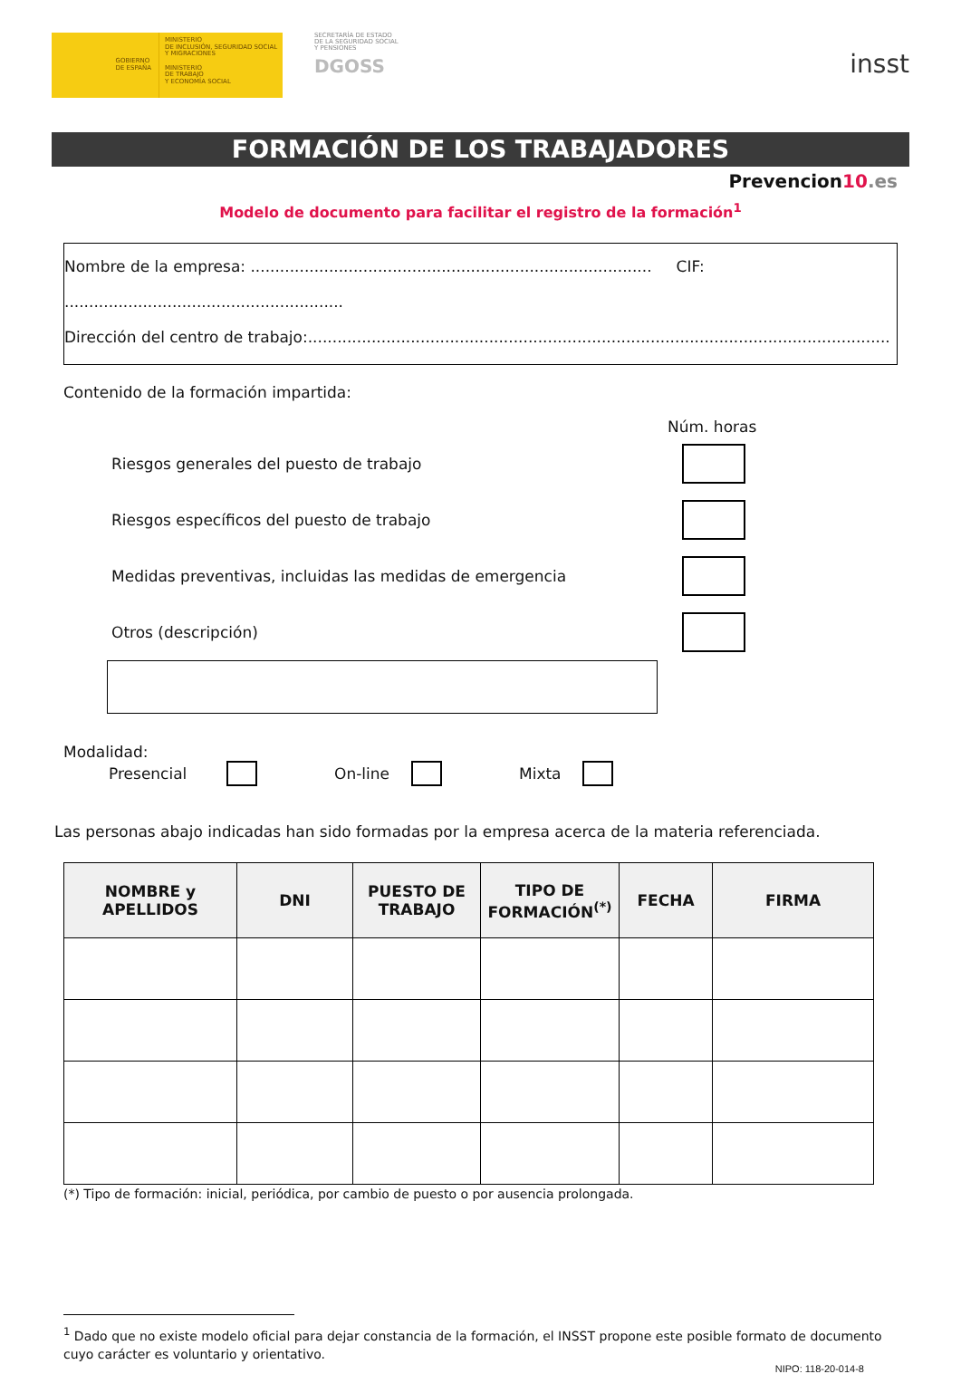GOBIERNO
DE ESPAÑA
MINISTERIO
DE INCLUSIÓN, SEGURIDAD SOCIAL
Y MIGRACIONES
MINISTERIO
DE TRABAJO
Y ECONOMÍA SOCIAL
SECRETARÍA DE ESTADO
DE LA SEGURIDAD SOCIAL
Y PENSIONES
DGOSS
insst
FORMACIÓN DE LOS TRABAJADORES
Prevencion10.es
Modelo de documento para facilitar el registro de la formación<sup>1</sup>
Nombre de la empresa: .................................................................................. CIF: .........................................................
Dirección del centro de trabajo:.......................................................................................................................
Contenido de la formación impartida:
Núm. horas
Riesgos generales del puesto de trabajo
Riesgos específicos del puesto de trabajo
Medidas preventivas, incluidas las medidas de emergencia
Otros (descripción)
Modalidad:
Presencial On-line Mixta
Las personas abajo indicadas han sido formadas por la empresa acerca de la materia referenciada.
| NOMBRE y APELLIDOS | DNI | PUESTO DE TRABAJO | TIPO DE FORMACIÓN<sup>(*)</sup> | FECHA | FIRMA |
| --- | --- | --- | --- | --- | --- |
(*) Tipo de formación: inicial, periódica, por cambio de puesto o por ausencia prolongada.
<sup>1</sup> Dado que no existe modelo oficial para dejar constancia de la formación, el INSST propone este posible formato de documento cuyo carácter es voluntario y orientativo.
NIPO: 118-20-014-8